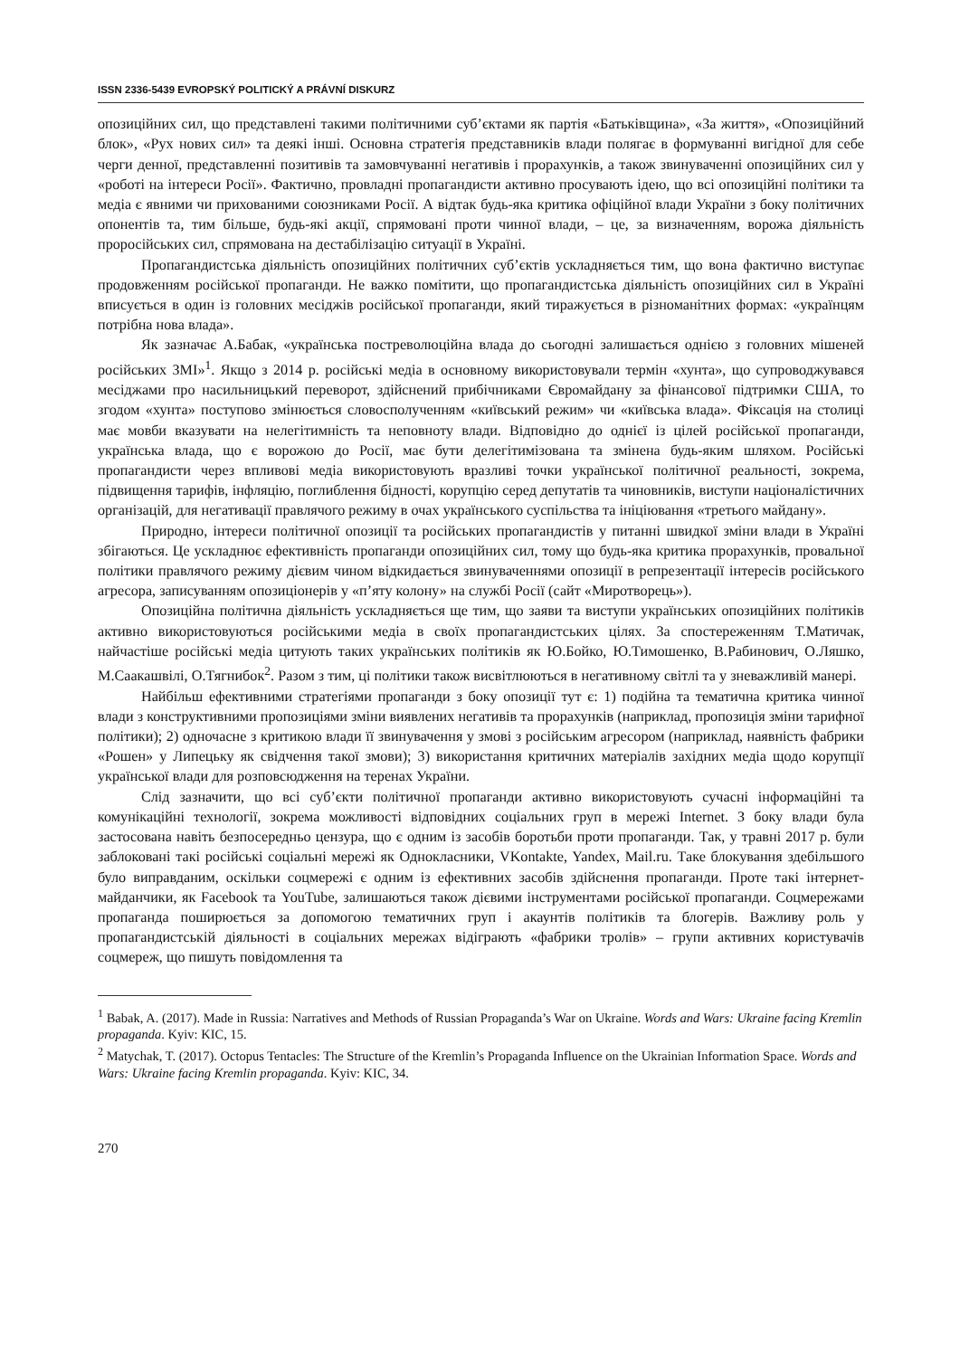ISSN 2336-5439 EVROPSKÝ POLITICKÝ A PRÁVNÍ DISKURZ
опозиційних сил, що представлені такими політичними суб’єктами як партія «Батьківщина», «За життя», «Опозиційний блок», «Рух нових сил» та деякі інші. Основна стратегія представників влади полягає в формуванні вигідної для себе черги денної, представленні позитивів та замовчуванні негативів і прорахунків, а також звинуваченні опозиційних сил у «роботі на інтереси Росії». Фактично, провладні пропагандисти активно просувають ідею, що всі опозиційні політики та медіа є явними чи прихованими союзниками Росії. А відтак будь-яка критика офіційної влади України з боку політичних опонентів та, тим більше, будь-які акції, спрямовані проти чинної влади, – це, за визначенням, ворожа діяльність проросійських сил, спрямована на дестабілізацію ситуації в Україні.
Пропагандистська діяльність опозиційних політичних суб’єктів ускладняється тим, що вона фактично виступає продовженням російської пропаганди. Не важко помітити, що пропагандистська діяльність опозиційних сил в Україні вписується в один із головних месіджів російської пропаганди, який тиражується в різноманітних формах: «українцям потрібна нова влада».
Як зазначає А.Бабак, «українська постреволюційна влада до сьогодні залишається однією з головних мішеней російських ЗМІ»<sup>1</sup>. Якщо з 2014 р. російські медіа в основному використовували термін «хунта», що супроводжувався месіджами про насильницький переворот, здійснений прибічниками Євромайдану за фінансової підтримки США, то згодом «хунта» поступово змінюється словосполученням «київський режим» чи «київська влада». Фіксація на столиці має мовби вказувати на нелегітимність та неповноту влади. Відповідно до однієї із цілей російської пропаганди, українська влада, що є ворожою до Росії, має бути делегітимізована та змінена будь-яким шляхом. Російські пропагандисти через впливові медіа використовують вразливі точки української політичної реальності, зокрема, підвищення тарифів, інфляцію, поглиблення бідності, корупцію серед депутатів та чиновників, виступи націоналістичних організацій, для негативації правлячого режиму в очах українського суспільства та ініціювання «третього майдану».
Природно, інтереси політичної опозиції та російських пропагандистів у питанні швидкої зміни влади в Україні збігаються. Це ускладнює ефективність пропаганди опозиційних сил, тому що будь-яка критика прорахунків, провальної політики правлячого режиму дієвим чином відкидається звинуваченнями опозиції в репрезентації інтересів російського агресора, записуванням опозиціонерів у «п’яту колону» на службі Росії (сайт «Миротворець»).
Опозиційна політична діяльність ускладняється ще тим, що заяви та виступи українських опозиційних політиків активно використовуються російськими медіа в своїх пропагандистських цілях. За спостереженням Т.Матичак, найчастіше російські медіа цитують таких українських політиків як Ю.Бойко, Ю.Тимошенко, В.Рабинович, О.Ляшко, М.Саакашвілі, О.Тягнибок<sup>2</sup>. Разом з тим, ці політики також висвітлюються в негативному світлі та у зневажливій манері.
Найбільш ефективними стратегіями пропаганди з боку опозиції тут є: 1) подійна та тематична критика чинної влади з конструктивними пропозиціями зміни виявлених негативів та прорахунків (наприклад, пропозиція зміни тарифної політики); 2) одночасне з критикою влади її звинувачення у змові з російським агресором (наприклад, наявність фабрики «Рошен» у Липецьку як свідчення такої змови); 3) використання критичних матеріалів західних медіа щодо корупції української влади для розповсюдження на теренах України.
Слід зазначити, що всі суб’єкти політичної пропаганди активно використовують сучасні інформаційні та комунікаційні технології, зокрема можливості відповідних соціальних груп в мережі Internet. З боку влади була застосована навіть безпосередньо цензура, що є одним із засобів боротьби проти пропаганди. Так, у травні 2017 р. були заблоковані такі російські соціальні мережі як Однокласники, VKontakte, Yandex, Mail.ru. Таке блокування здебільшого було виправданим, оскільки соцмережі є одним із ефективних засобів здійснення пропаганди. Проте такі інтернет-майданчики, як Facebook та YouTube, залишаються також дієвими інструментами російської пропаганди. Соцмережами пропаганда поширюється за допомогою тематичних груп і акаунтів політиків та блогерів. Важливу роль у пропагандистській діяльності в соціальних мережах відіграють «фабрики тролів» – групи активних користувачів соцмереж, що пишуть повідомлення та
<sup>1</sup> Babak, A. (2017). Made in Russia: Narratives and Methods of Russian Propaganda’s War on Ukraine. Words and Wars: Ukraine facing Kremlin propaganda. Kyiv: KIC, 15.
<sup>2</sup> Matychak, T. (2017). Octopus Tentacles: The Structure of the Kremlin’s Propaganda Influence on the Ukrainian Information Space. Words and Wars: Ukraine facing Kremlin propaganda. Kyiv: KIC, 34.
270